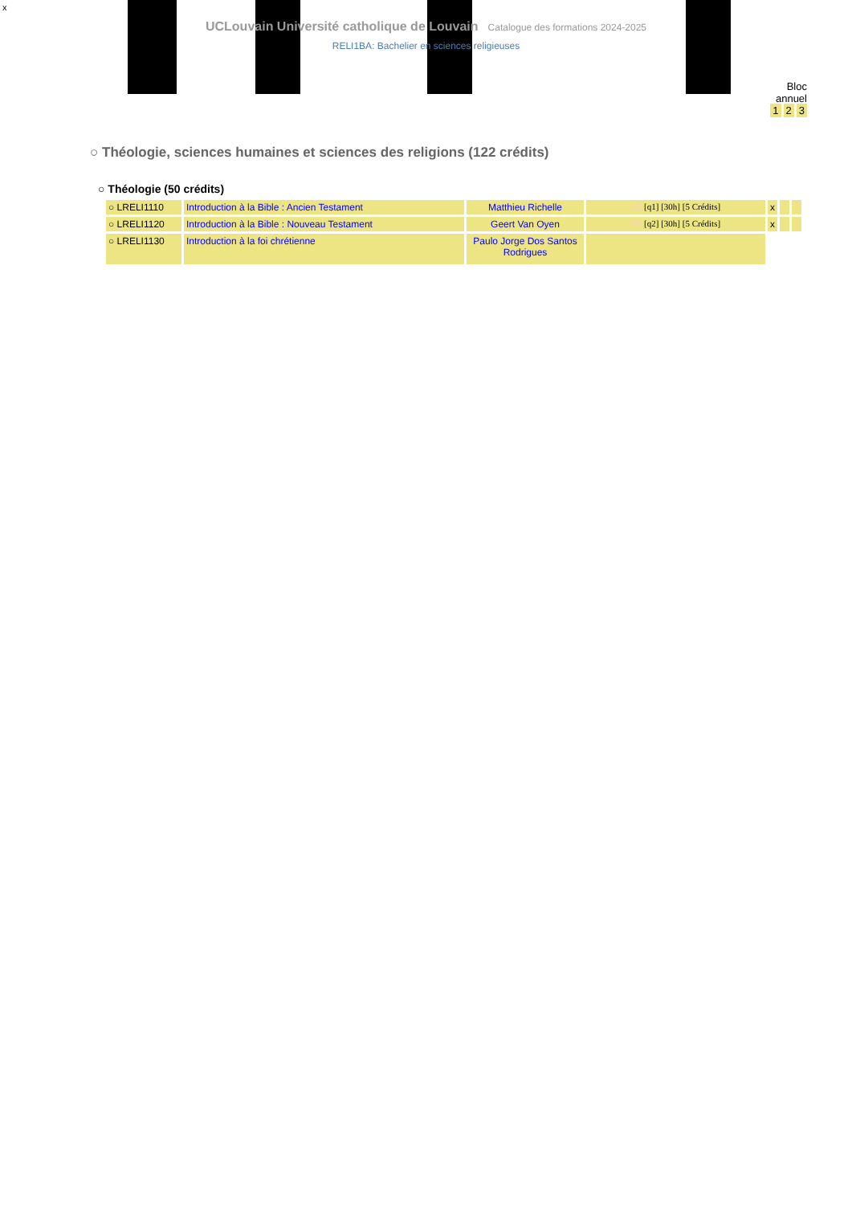x
UCLouvain Université catholique de Louvain Catalogue des formations 2024-2025
RELI1BA: Bachelier en sciences religieuses
Bloc
annuel
1 2 3
○ Théologie, sciences humaines et sciences des religions (122 crédits)
○ Théologie (50 crédits)
| ○ LRELI1110 | Introduction à la Bible : Ancien Testament | Matthieu Richelle | FR [q1] [30h] [5 Crédits] | x | | |
| ○ LRELI1120 | Introduction à la Bible : Nouveau Testament | Geert Van Oyen | FR [q2] [30h] [5 Crédits] | x | | |
| ○ LRELI1130 | Introduction à la foi chrétienne | Paulo Jorge Dos Santos Rodrigues | | | | |